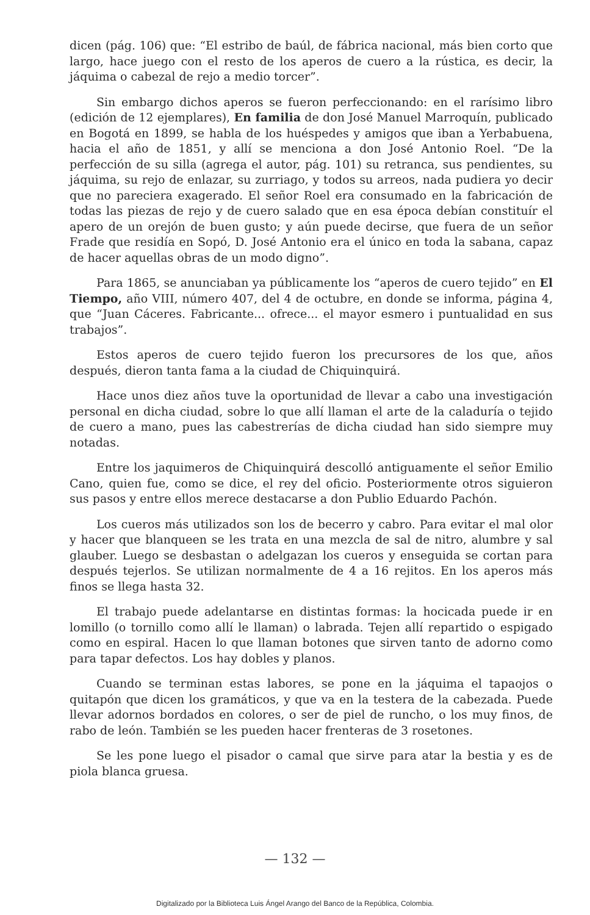dicen (pág. 106) que: “El estribo de baúl, de fábrica nacional, más bien corto que largo, hace juego con el resto de los aperos de cuero a la rústica, es decir, la jáquima o cabezal de rejo a medio torcer”.
Sin embargo dichos aperos se fueron perfeccionando: en el rarísimo libro (edición de 12 ejemplares), En familia de don José Manuel Marroquín, publicado en Bogotá en 1899, se habla de los huéspedes y amigos que iban a Yerbabuena, hacia el año de 1851, y allí se menciona a don José Antonio Roel. “De la perfección de su silla (agrega el autor, pág. 101) su retranca, sus pendientes, su jáquima, su rejo de enlazar, su zurriago, y todos su arreos, nada pudiera yo decir que no pareciera exagerado. El señor Roel era consumado en la fabricación de todas las piezas de rejo y de cuero salado que en esa época debían constituír el apero de un orejón de buen gusto; y aún puede decirse, que fuera de un señor Frade que residía en Sopó, D. José Antonio era el único en toda la sabana, capaz de hacer aquellas obras de un modo digno”.
Para 1865, se anunciaban ya públicamente los “aperos de cuero tejido” en El Tiempo, año VIII, número 407, del 4 de octubre, en donde se informa, página 4, que “Juan Cáceres. Fabricante... ofrece... el mayor esmero i puntualidad en sus trabajos”.
Estos aperos de cuero tejido fueron los precursores de los que, años después, dieron tanta fama a la ciudad de Chiquinquirá.
Hace unos diez años tuve la oportunidad de llevar a cabo una investigación personal en dicha ciudad, sobre lo que allí llaman el arte de la caladuría o tejido de cuero a mano, pues las cabestrerías de dicha ciudad han sido siempre muy notadas.
Entre los jaquimeros de Chiquinquirá descolló antiguamente el señor Emilio Cano, quien fue, como se dice, el rey del oficio. Posteriormente otros siguieron sus pasos y entre ellos merece destacarse a don Publio Eduardo Pachón.
Los cueros más utilizados son los de becerro y cabro. Para evitar el mal olor y hacer que blanqueen se les trata en una mezcla de sal de nitro, alumbre y sal glauber. Luego se desbastan o adelgazan los cueros y enseguida se cortan para después tejerlos. Se utilizan normalmente de 4 a 16 rejitos. En los aperos más finos se llega hasta 32.
El trabajo puede adelantarse en distintas formas: la hocicada puede ir en lomillo (o tornillo como allí le llaman) o labrada. Tejen allí repartido o espigado como en espiral. Hacen lo que llaman botones que sirven tanto de adorno como para tapar defectos. Los hay dobles y planos.
Cuando se terminan estas labores, se pone en la jáquima el tapaojos o quitapón que dicen los gramáticos, y que va en la testera de la cabezada. Puede llevar adornos bordados en colores, o ser de piel de runcho, o los muy finos, de rabo de león. También se les pueden hacer frenteras de 3 rosetones.
Se les pone luego el pisador o camal que sirve para atar la bestia y es de piola blanca gruesa.
— 132 —
Digitalizado por la Biblioteca Luis Ángel Arango del Banco de la República, Colombia.